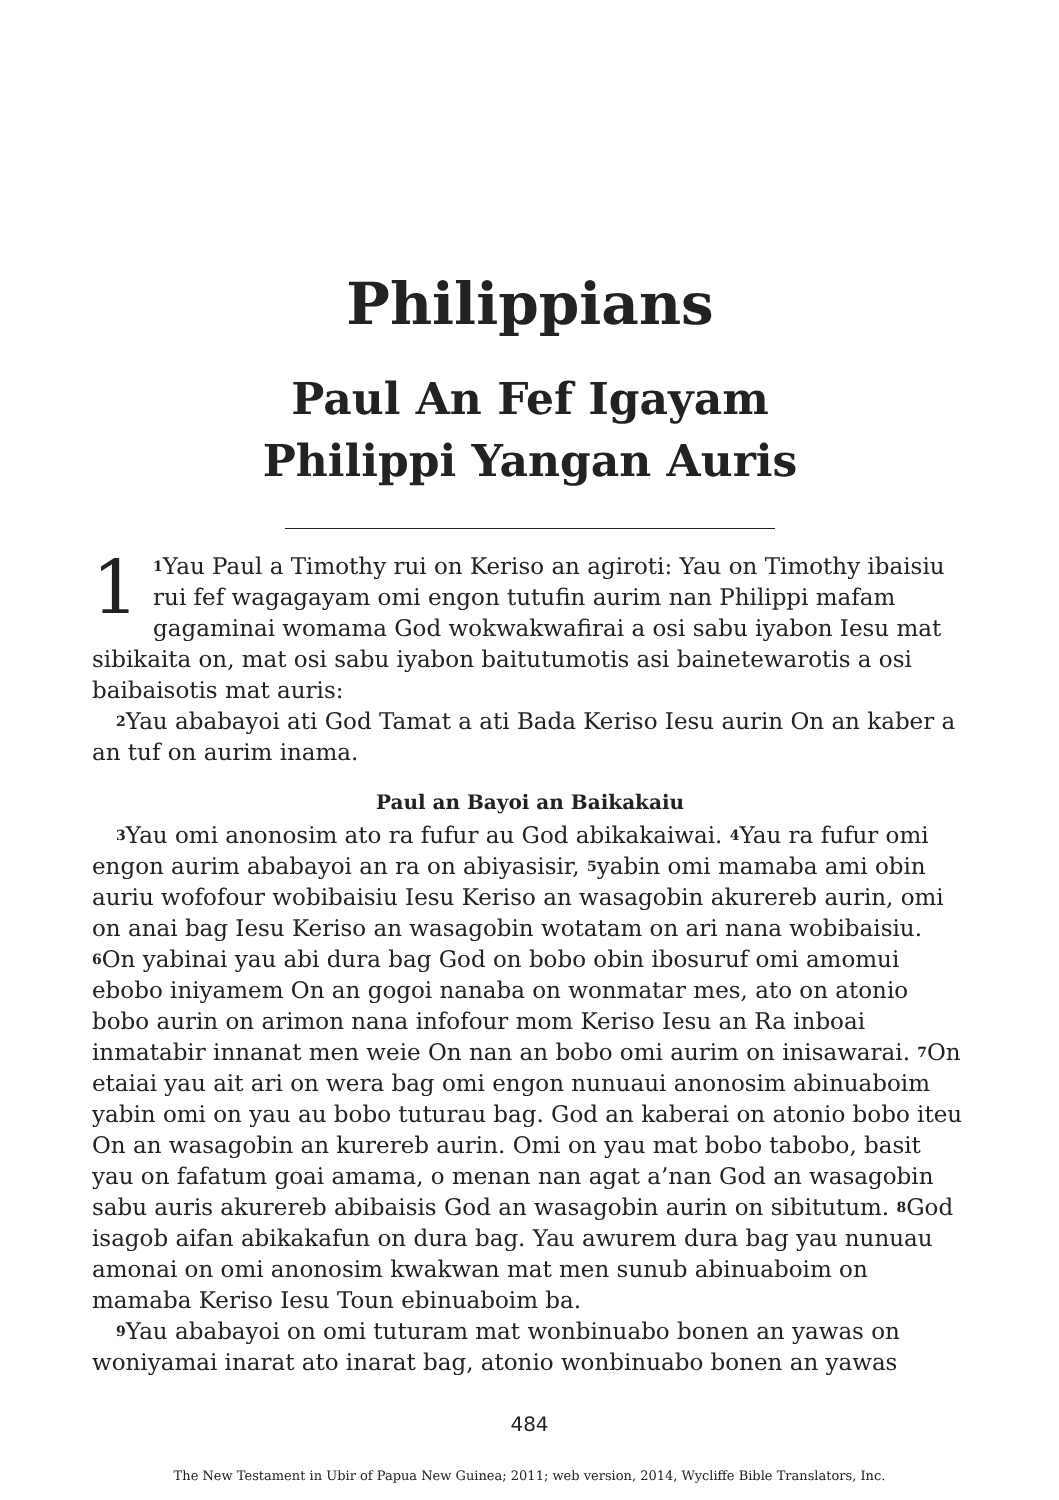Philippians
Paul An Fef Igayam
Philippi Yangan Auris
1<sup>1</sup>Yau Paul a Timothy rui on Keriso an agiroti: Yau on Timothy ibaisiu rui fef wagagayam omi engon tutufin aurim nan Philippi mafam gagaminai womama God wokwakwafirai a osi sabu iyabon Iesu mat sibikaita on, mat osi sabu iyabon baitutumotis asi bainetewarotis a osi baibaisotis mat auris:
<sup>2</sup> Yau ababayoi ati God Tamat a ati Bada Keriso Iesu aurin On an kaber a an tuf on aurim inama.
Paul an Bayoi an Baikakaiu
<sup>3</sup> Yau omi anonosim ato ra fufur au God abikakaiwai. <sup>4</sup>Yau ra fufur omi engon aurim ababayoi an ra on abiyasisir, <sup>5</sup>yabin omi mamaba ami obin auriu wofofour wobibaisiu Iesu Keriso an wasagobin akurereb aurin, omi on anai bag Iesu Keriso an wasagobin wotatam on ari nana wobibaisiu. <sup>6</sup>On yabinai yau abi dura bag God on bobo obin ibosuruf omi amomui ebobo iniyamem On an gogoi nanaba on wonmatar mes, ato on atonio bobo aurin on arimon nana infofour mom Keriso Iesu an Ra inboai inmatabir innanat men weie On nan an bobo omi aurim on inisawarai. <sup>7</sup>On etaiai yau ait ari on wera bag omi engon nunuaui anonosim abinuaboim yabin omi on yau au bobo tuturau bag. God an kaberai on atonio bobo iteu On an wasagobin an kurereb aurin. Omi on yau mat bobo tabobo, basit yau on fafatum goai amama, o menan nan agat a’nan God an wasagobin sabu auris akurereb abibaisis God an wasagobin aurin on sibitutum. <sup>8</sup>God isagob aifan abikakafun on dura bag. Yau awurem dura bag yau nunuau amonai on omi anonosim kwakwan mat men sunub abinuaboim on mamaba Keriso Iesu Toun ebinuaboim ba.
<sup>9</sup> Yau ababayoi on omi tuturam mat wonbinuabo bonen an yawas on woniyamai inarat ato inarat bag, atonio wonbinuabo bonen an yawas
484
The New Testament in Ubir of Papua New Guinea; 2011; web version, 2014, Wycliffe Bible Translators, Inc.